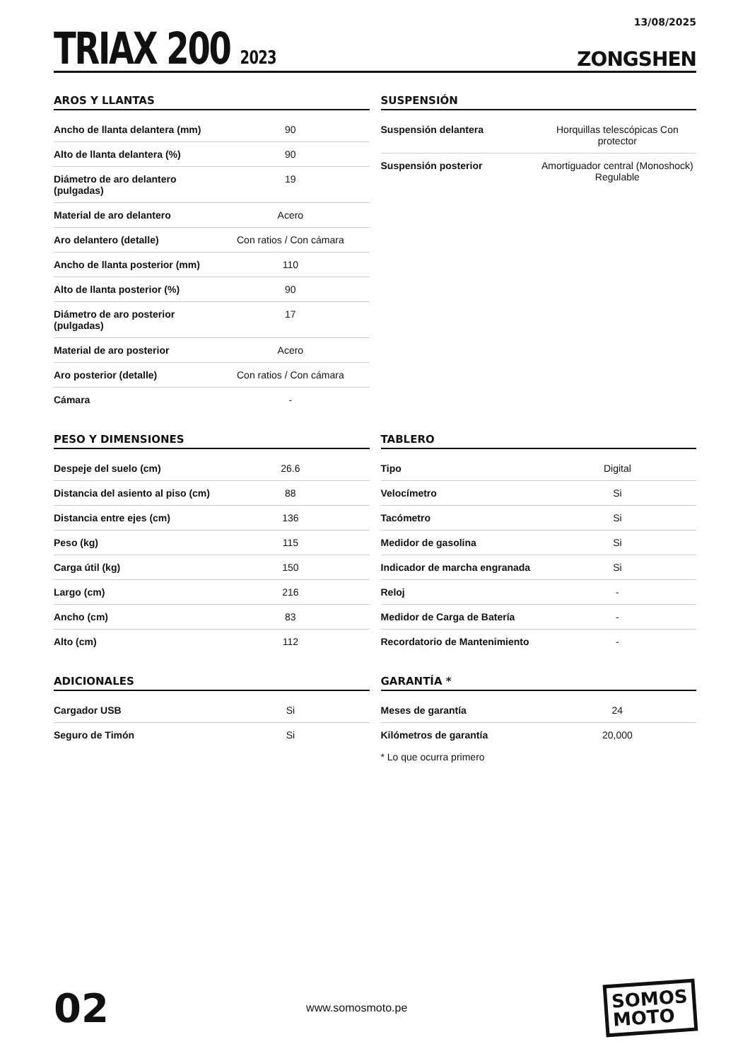TRIAX 200 2023
13/08/2025
ZONGSHEN
AROS Y LLANTAS
| Ancho de llanta delantera (mm) | 90 |
| Alto de llanta delantera (%) | 90 |
| Diámetro de aro delantero (pulgadas) | 19 |
| Material de aro delantero | Acero |
| Aro delantero (detalle) | Con ratios / Con cámara |
| Ancho de llanta posterior (mm) | 110 |
| Alto de llanta posterior (%) | 90 |
| Diámetro de aro posterior (pulgadas) | 17 |
| Material de aro posterior | Acero |
| Aro posterior (detalle) | Con ratios / Con cámara |
| Cámara | - |
SUSPENSIÓN
| Suspensión delantera | Horquillas telescópicas Con protector |
| Suspensión posterior | Amortiguador central (Monoshock) Regulable |
PESO Y DIMENSIONES
| Despeje del suelo (cm) | 26.6 |
| Distancia del asiento al piso (cm) | 88 |
| Distancia entre ejes (cm) | 136 |
| Peso (kg) | 115 |
| Carga útil (kg) | 150 |
| Largo (cm) | 216 |
| Ancho (cm) | 83 |
| Alto (cm) | 112 |
TABLERO
| Tipo | Digital |
| Velocímetro | Si |
| Tacómetro | Si |
| Medidor de gasolina | Si |
| Indicador de marcha engranada | Si |
| Reloj | - |
| Medidor de Carga de Batería | - |
| Recordatorio de Mantenimiento | - |
ADICIONALES
| Cargador USB | Si |
| Seguro de Timón | Si |
GARANTÍA *
| Meses de garantía | 24 |
| Kilómetros de garantía | 20,000 |
* Lo que ocurra primero
02
www.somosmoto.pe
SOMOS
MOTO